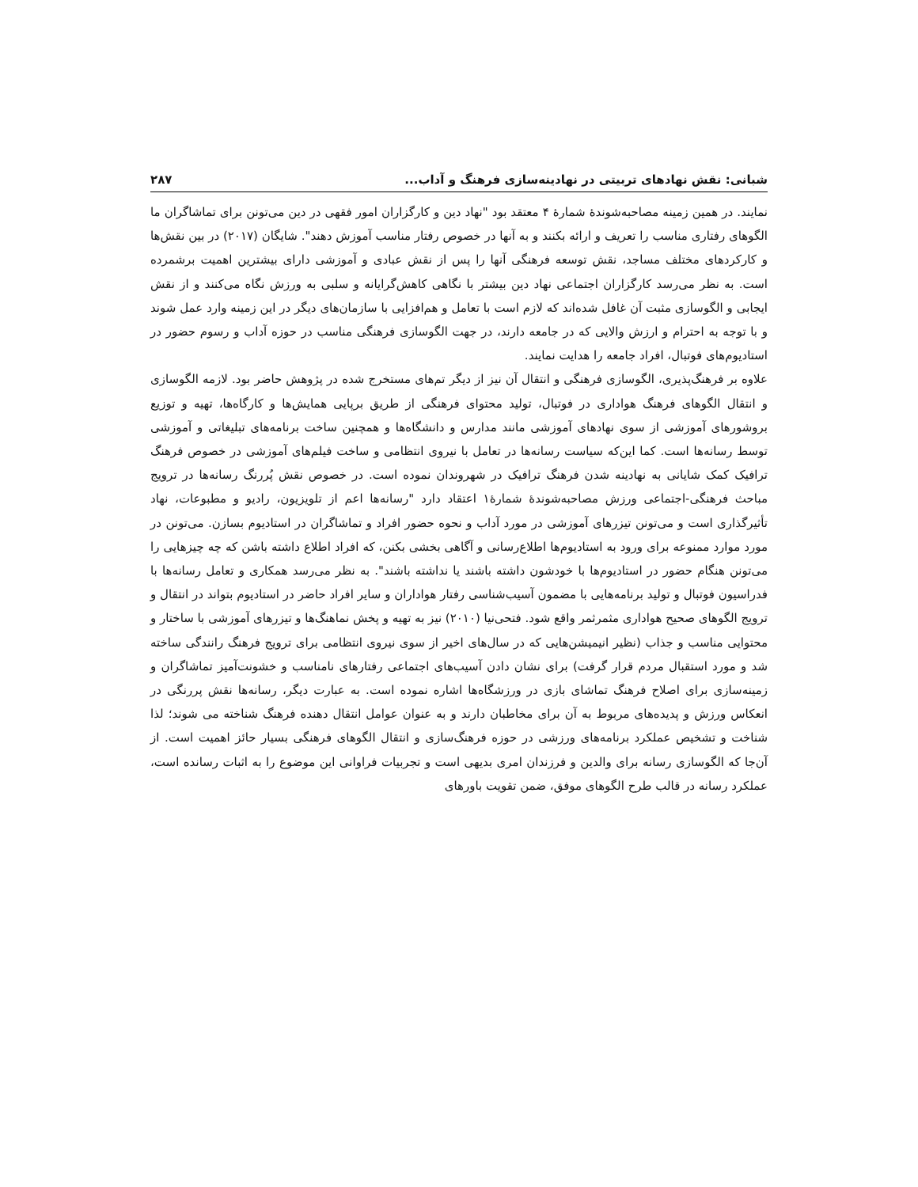شبانی: نقش نهادهای تربیتی در نهادینه‌سازی فرهنگ و آداب... ۲۸۷
نمایند. در همین زمینه مصاحبه‌شوندهٔ شمارهٔ ۴ معتقد بود "نهاد دین و کارگزاران امور فقهی در دین می‌تونن برای تماشاگران ما الگوهای رفتاری مناسب را تعریف و ارائه بکنند و به آنها در خصوص رفتار مناسب آموزش دهند". شایگان (۲۰۱۷) در بین نقش‌ها و کارکردهای مختلف مساجد، نقش توسعه فرهنگی آنها را پس از نقش عبادی و آموزشی دارای بیشترین اهمیت برشمرده است. به نظر می‌رسد کارگزاران اجتماعی نهاد دین بیشتر با نگاهی کاهش‌گرایانه و سلبی به ورزش نگاه می‌کنند و از نقش ایجابی و الگوسازی مثبت آن غافل شده‌اند که لازم است با تعامل و هم‌افزایی با سازمان‌های دیگر در این زمینه وارد عمل شوند و با توجه به احترام و ارزش والایی که در جامعه دارند، در جهت الگوسازی فرهنگی مناسب در حوزه آداب و رسوم حضور در استادیوم‌های فوتبال، افراد جامعه را هدایت نمایند.
علاوه بر فرهنگ‌پذیری، الگوسازی فرهنگی و انتقال آن نیز از دیگر تم‌های مستخرج شده در پژوهش حاضر بود. لازمه الگوسازی و انتقال الگوهای فرهنگ هواداری در فوتبال، تولید محتوای فرهنگی از طریق برپایی همایش‌ها و کارگاه‌ها، تهیه و توزیع بروشورهای آموزشی از سوی نهادهای آموزشی مانند مدارس و دانشگاه‌ها و همچنین ساخت برنامه‌های تبلیغاتی و آموزشی توسط رسانه‌ها است. کما این‌که سیاست رسانه‌ها در تعامل با نیروی انتظامی و ساخت فیلم‌های آموزشی در خصوص فرهنگ ترافیک کمک شایانی به نهادینه شدن فرهنگ ترافیک در شهروندان نموده است. در خصوص نقش پُررنگ رسانه‌ها در ترویج مباحث فرهنگی-اجتماعی ورزش مصاحبه‌شوندهٔ شمارهٔ۱ اعتقاد دارد "رسانه‌ها اعم از تلویزیون، رادیو و مطبوعات، نهاد تأثیرگذاری است و می‌تونن تیزرهای آموزشی در مورد آداب و نحوه حضور افراد و تماشاگران در استادیوم بسازن. می‌تونن در مورد موارد ممنوعه برای ورود به استادیوم‌ها اطلاع‌رسانی و آگاهی بخشی بکنن، که افراد اطلاع داشته باشن که چه چیزهایی را می‌تونن هنگام حضور در استادیوم‌ها با خودشون داشته باشند یا نداشته باشند". به نظر می‌رسد همکاری و تعامل رسانه‌ها با فدراسیون فوتبال و تولید برنامه‌هایی با مضمون آسیب‌شناسی رفتار هواداران و سایر افراد حاضر در استادیوم بتواند در انتقال و ترویج الگوهای صحیح هواداری مثمرثمر واقع شود. فتحی‌نیا (۲۰۱۰) نیز به تهیه و پخش نماهنگ‌ها و تیزرهای آموزشی با ساختار و محتوایی مناسب و جذاب (نظیر انیمیشن‌هایی که در سال‌های اخیر از سوی نیروی انتظامی برای ترویج فرهنگ رانندگی ساخته شد و مورد استقبال مردم قرار گرفت) برای نشان دادن آسیب‌های اجتماعی رفتارهای نامناسب و خشونت‌آمیز تماشاگران و زمینه‌سازی برای اصلاح فرهنگ تماشای بازی در ورزشگاه‌ها اشاره نموده است. به عبارت دیگر، رسانه‌ها نقش پررنگی در انعکاس ورزش و پدیده‌های مربوط به آن برای مخاطبان دارند و به عنوان عوامل انتقال دهنده فرهنگ شناخته می شوند؛ لذا شناخت و تشخیص عملکرد برنامه‌های ورزشی در حوزه فرهنگ‌سازی و انتقال الگوهای فرهنگی بسیار حائز اهمیت است. از آن‌جا که الگوسازی رسانه برای والدین و فرزندان امری بدیهی است و تجربیات فراوانی این موضوع را به اثبات رسانده است، عملکرد رسانه در قالب طرح الگوهای موفق، ضمن تقویت باورهای